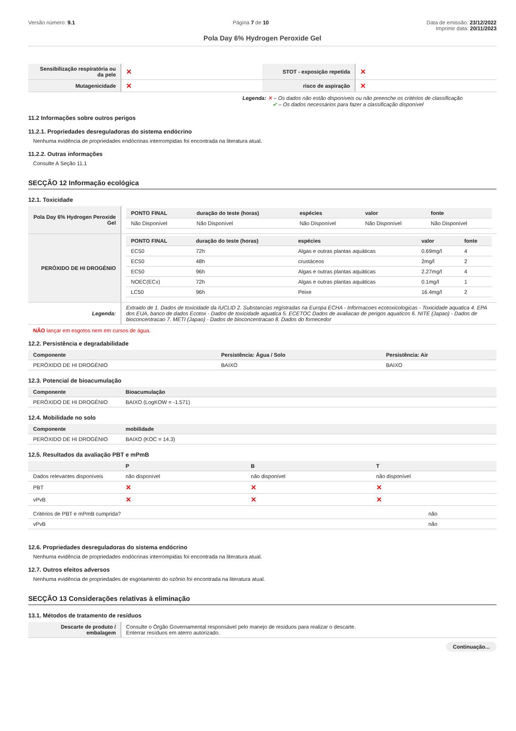Versão número: 9.1 Página 7 de 10 Data de emissão: 23/12/2022
Imprimir data: 20/11/2023
Pola Day 6% Hydrogen Peroxide Gel
| Sensibilização respiratória ou da pele | ✕ | STOT - exposição repetida | ✕ |
| Mutagenicidade | ✕ | risco de aspiração | ✕ |
Legenda: ✕ – Os dados não estão disponíveis ou não preenche os critérios de classificação
✔ – Os dados necessários para fazer a classificação disponível
11.2 Informações sobre outros perigos
11.2.1. Propriedades desreguladoras do sistema endócrino
Nenhuma evidência de propriedades endócrinas interrompidas foi encontrada na literatura atual.
11.2.2. Outras informações
Consulte A Seção 11.1
SECÇÃO 12 Informação ecológica
12.1. Toxicidade
| Pola Day 6% Hydrogen Peroxide Gel | / PONTO FINAL / duração do teste (horas) / espécies / valor / fonte / / --- / --- / --- / --- / --- / / Não Disponível / Não Disponível / Não Disponível / Não Disponível / Não Disponível / |
| PERÓXIDO DE HI DROGÉNIO | / PONTO FINAL / duração do teste (horas) / espécies / valor / fonte / / --- / --- / --- / --- / --- / / EC50 / 72h / Algas e outras plantas aquáticas / 0.69mg/l / 4 / / EC50 / 48h / crustáceos / 2mg/l / 2 / / EC50 / 96h / Algas e outras plantas aquáticas / 2.27mg/l / 4 / / NOEC(ECx) / 72h / Algas e outras plantas aquáticas / 0.1mg/l / 1 / / LC50 / 96h / Peixe / 16.4mg/l / 2 / |
| Legenda: | Extraido de 1. Dados de toxicidade da IUCLID 2. Substancias registradas na Europa ECHA - Informacoes ecotoxicologicas - Toxicidade aquatica 4. EPA dos EUA, banco de dados Ecotox - Dados de toxicidade aquatica 5. ECETOC Dados de avaliacao de perigos aquaticos 6. NITE (Japao) - Dados de bioconcentracao 7. METI (Japao) - Dados de bioconcentracao 8. Dados do fornecedor |
NÃO lançar em esgotos nem em cursos de água.
12.2. Persistência e degradabilidade
| Componente | Persistência: Água / Solo | Persistência: Air |
| --- | --- | --- |
| PERÓXIDO DE HI DROGÉNIO | BAIXO | BAIXO |
12.3. Potencial de bioacumulação
| Componente | Bioacumulação |
| --- | --- |
| PERÓXIDO DE HI DROGÉNIO | BAIXO (LogKOW = -1.571) |
12.4. Mobilidade no solo
| Componente | mobilidade |
| --- | --- |
| PERÓXIDO DE HI DROGÉNIO | BAIXO (KOC = 14.3) |
12.5. Resultados da avaliação PBT e mPmB
| | P | B | T |
| --- | --- | --- | --- |
| Dados relevantes disponíveis | não disponível | não disponível | não disponível |
| PBT | ✕ | ✕ | ✕ |
| vPvB | ✕ | ✕ | ✕ |
| Critérios de PBT e mPmB cumprida? | não |
| vPvB | não |
12.6. Propriedades desreguladoras do sistema endócrino
Nenhuma evidência de propriedades endócrinas interrompidas foi encontrada na literatura atual.
12.7. Outros efeitos adversos
Nenhuma evidência de propriedades de esgotamento do ozônio foi encontrada na literatura atual.
SECÇÃO 13 Considerações relativas à eliminação
13.1. Métodos de tratamento de resíduos
| Descarte de produto / embalagem | Consulte o Órgão Governamental responsável pelo manejo de resíduos para realizar o descarte. Enterrar resíduos em aterro autorizado. |
Continuação...